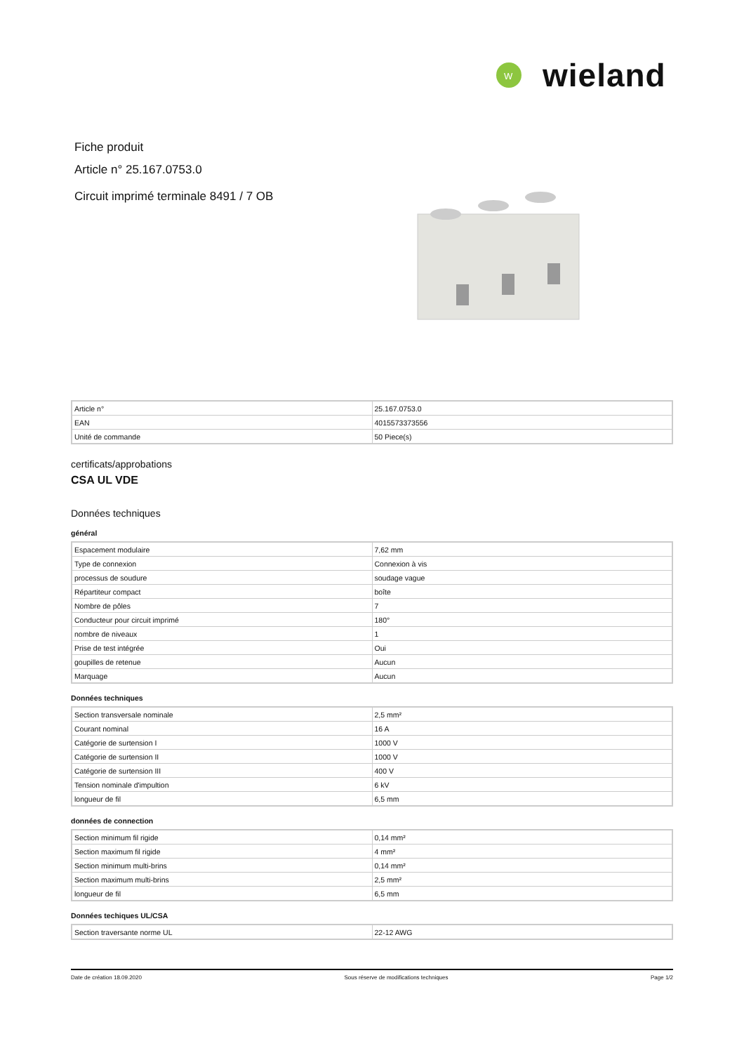W
wieland
Fiche produit
Article n° 25.167.0753.0
Circuit imprimé terminale 8491 / 7 OB
| Article n° | 25.167.0753.0 |
| EAN | 4015573373556 |
| Unité de commande | 50 Piece(s) |
certificats/approbations
CSA UL VDE
Données techniques
général
| Espacement modulaire | 7,62 mm |
| Type de connexion | Connexion à vis |
| processus de soudure | soudage vague |
| Répartiteur compact | boîte |
| Nombre de pôles | 7 |
| Conducteur pour circuit imprimé | 180° |
| nombre de niveaux | 1 |
| Prise de test intégrée | Oui |
| goupilles de retenue | Aucun |
| Marquage | Aucun |
Données techniques
| Section transversale nominale | 2,5 mm² |
| Courant nominal | 16 A |
| Catégorie de surtension I | 1000 V |
| Catégorie de surtension II | 1000 V |
| Catégorie de surtension III | 400 V |
| Tension nominale d'impultion | 6 kV |
| longueur de fil | 6,5 mm |
données de connection
| Section minimum fil rigide | 0,14 mm² |
| Section maximum fil rigide | 4 mm² |
| Section minimum multi-brins | 0,14 mm² |
| Section maximum multi-brins | 2,5 mm² |
| longueur de fil | 6,5 mm |
Données techiques UL/CSA
| Section traversante norme UL | 22-12 AWG |
Date de création 18.09.2020 Sous réserve de modifications techniques Page 1/2